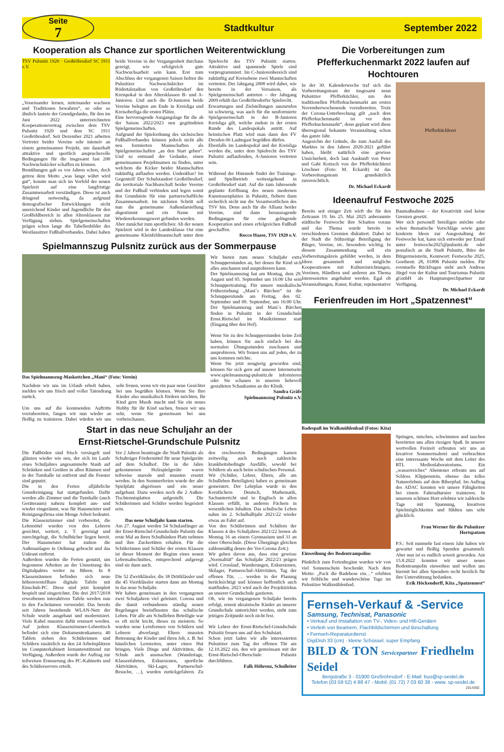Seite
7
Stadtkultur September 2022
Kooperation als Chance zur sportlichen Weiterentwicklung
TSV Pulsnitz 1920 · Großröhrsdorf SC 1911 e.V.
„Voneinander lernen, miteinander wachsen und Traditionen bewahren“, so oder so ähnlich lautete der Grundgedanke, für den im Juni 2022 unterzeichneten Kooperationsvertrag zwischen dem TSV Pulsnitz 1920 und dem SC 1911 Großröhrsdorf. Seit Dezember 2021 arbeiten Vertreter beider Vereine sehr intensiv an einem gemeinsamen Projekt, um dauerhaft attraktive und sportlich anspruchsvolle Bedingungen für die insgesamt fast 200 Nachwuchskicker schaffen zu können.
Bemühungen gab es vor Jahren schon, doch getreu dem Motto „was lange währt wird gut“, konnte man sich im Vorfeld der neuen Spielzeit auf eine langfristige Zusammenarbeit verständigen. Diese ist auch dringend notwendig, da aufgrund demografischer Entwicklungen nicht ausreichend Kinder und Jugendliche für den Großfeldbereich in allen Altersklassen zur Verfügung stehen. Spielgemeinschaften prägen schon lange die Tabellenbilder des Westlausitzer Fußballverbandes. Dabei haben beide Vereine in der Vergangenheit durchaus gezeigt, wie erfolgreich gute Nachwuchsarbeit sein kann. Erst zum Abschluss der vergangenen Saison holten die Pulsnitzer Nachwuchskicker im Rödertalstadion von Großröhrsdorf den Kreispokal in den Altersklassen B- und A-Junioren. Und auch die D-Junioren beide Vereine belegten am Ende in Kreisliga und Kreisoberliga die ersten Plätze.
Eine hervorragende Ausgangslage für die ab der Saison 2022/2023 neu gegründeten Spielgemeinschaften.
Aufgrund der Spielordnung des sächsischen Fußballverbandes können jedoch nicht alle neu formierten Mannschaften als Spielgemeinschaften „an den Start gehen“. Und so entstand der Gedanke, einen gemeinsamen Projektnamen zu finden, unter welchem die Kicker beider Mannschaften zukünftig auflaufen werden. Undenkbar? Im Gegenteil! Der Schulstandort Großröhrsdorf, die territoriale Nachbarschaft beider Vereine und der Fußball verbinden und legen somit den Grundstein für eine partnerschaftliche Zusammenarbeit. Im nächsten Schritt soll nun die gemeinsame Außendarstellung abgestimmt und ein Name mit Wiedererkennungswert gefunden werden.
Aber zunächst zum sportlichen: Ab der neuen Spielzeit wird in der Landesklasse Ost eine gemeinsame Kleinfeldmannschaft unter dem Spielrecht des TSV Pulsnitz starten. Attraktive und spannende Spiele sind vorprogrammiert. Im C-Juniorenbereich sind zukünftig auf Kreisebene zwei Mannschaften vertreten. Der Jahrgang 2008 wird dabei, wie bereits in der Vorsaison, als Spielgemeinschaft antreten – der Jahrgang 2009 erhält das Großröhrsdorfer Spielrecht.
Erwartungen und Zielstellungen auszurufen ist schwierig, was auch für die neuformierte Spielgemeinschaft in der B-Junioren Kreisliga gilt, welche zudem in der ersten Runde des Landespokals antritt. Auf heimischen Platz wird man dann den FV Dresden 06 Laubegast begrüßen dürfen.
Ebenfalls im Landespokal und der Kreisliga werden die, unter dem Spielrecht des TSV Pulsnitz auflaufenden, A-Junioren vertreten sein.
Während der Hinrunde findet der Trainings- und Spielbetrieb weitestgehend in Großröhrsdorf statt. Auf die zum Jahresende geplante Eröffnung des neuen modernen Kunstrasenplatzes in Pulsnitz, fiebern dann sicherlich nicht nur die Verantwortlichen des TSV hin. Denn auch für die Allianz beider Vereine, sind dann herausragende Bedingungen für eine gelingende Kooperation und einen erfolgreichen Fußball geschaffen.
Rocco Haase, TSV 1920 e.V.
Spielmannszug Pulsnitz zurück aus der Sommerpause
Das Spielmannszug-Maskottchen „Mani“ (Foto: Verein)
Nachdem wir uns im Urlaub erholt haben, melden wir uns frisch und voller Tatendrang zurück.
Um uns auf die kommenden Auftritte vorzubereiten, fangen wir nun wieder an fleißig zu trainieren. Dabei würden wir uns sehr freuen, wenn wir ein paar neue Gesichter bei uns begrüßen können. Wenn Sie Ihre Kinder also musikalisch fördern möchten, Ihr Kind gern Musik macht und Sie ein neues Hobby für ihr Kind suchen, freuen wir uns sehr, wenn Sie gemeinsam bei uns vorbeischauen.
Wir bieten zum neuen Schuljahr extra Schnupperstunden an, bei denen Ihr Kind sich alles anschauen und ausprobieren kann.
Der Spielmannszug hat am Montag, dem 29. August und 05. September um 16:00 Uhr sein Schnuppertraining. Für unsere musikalische Früherziehung „Mani´s Bärchen“ ist die Schnupperstunde am Freitag, den 02. September und 09. September, um 16:00 Uhr. Der Spielmannszug und Mani´s Bärchen finden in Pulsnitz in der Grundschule Ernst.Rietschel im Musikzimmer statt (Eingang über den Hof).
Wenn Sie zu den Schnupperstunden keine Zeit haben, können Sie auch einfach bei den normalen Übungsstunden zuschauen und ausprobieren. Wir freuen uns auf jeden, der zu uns kommen möchte.
Wenn Sie jetzt neugierig geworden sind, können Sie sich gern auf unserer Internetseite www.spielmannszug-pulsnitz.de informieren oder Sie schauen in unseren liebevoll gestalteten Schaukasten an der Klinik.
Sandra Gräfe
Spielmannszug Pulsnitz e.V.
Start in das neue Schuljahr an der
Ernst-Rietschel-Grundschule Pulsnitz
Die Fußböden sind frisch versiegelt und glänzen wieder wie neu, der sich im Laufe eines Schuljahres angesammelte Staub auf Schränken und Geräten in allen Räumen und in der Turnhalle ist entfernt und die Fenster sind geputzt.
Die in den Ferien alljährliche Grundreinigung hat stattgefunden. Dafür werden alle Zimmer und die Turnhalle (auch Geräteraum) nahezu komplett aus- und wieder eingeräumt, was für Hausmeister und Reinigungsfirma eine Menge Arbeit bedeutet. Die Klassenzimmer sind vorbereitet, die Lehrmittel wurden von den Lehrern gesichtet, sortiert, z. T. gereinigt und zurechtgelegt, die Schulbücher liegen bereit. Der Hausmeister hat zudem die Außenanlagen in Ordnung gebracht und das Unkraut entfernt.
Außerdem wurden die Ferien genutzt, um begonnene Arbeiten an der Umsetzung des Digitalpaktes weiter zu führen. In 8 Klassenräumen befinden sich neue höhenverstellbare digitale Tafeln mit Einschub-PC. Diese sind jetzt komplett bespielt und eingerichtet. Die drei 2017/2018 erworbenen interaktiven Tafeln werden nun in den Fachräumen verwendet. Das bereits seit Jahren bestehende WLAN-Netz der Schule wurde ausgebaut und modernisiert. Viele Kabel mussten dafür erneuert werden. Auf jedem Klassenzimmer-Lehrertisch befindet sich eine Dokumentenkamera. 40 Tablets stehen den Schülerinnen und Schülern zusätzlich zu den 24 Arbeitsplätzen im Computerkabinett lernunterstützend zur Verfügung. Außerdem wurde der Auftrag zur teilweisen Erneuerung des PC-Kabinetts und des Schülerservers erteilt.
Vor 2 Jahren beantragte die Stadt Pulsnitz als Schulträger Fördermittel für neue Spielgeräte auf dem Schulhof. Die in die Jahre gekommenen Holzspielgeräte waren teilweise marode und mussten ersetzt werden. In den Sommerferien wurde der alte Spielplatz abgerissen und ein neuer aufgebaut. Dazu werden noch die 2 Außen-Tischtennisplatten aufgestellt. Die Schülerinnen und Schüler werden begeistert sein.
Das neue Schuljahr kann starten.
Am 27. August werden 54 Schulanfänger an der Ernst-Rietschel-Grundschule Pulsnitz das erste Mal an ihren Schulbänken Platz nehmen und ihre Zuckertüten erhalten. Für die Schülerinnen und Schüler der ersten Klassen ist dieser Moment der Beginn eines neuen Lebensabschnittes, entsprechend aufgeregt sind sie dann auch.
Die 52 Zweitklässler, die 38 Drittklässler und die 45 Viertklässler starten dann am Montag in das neue Schuljahr.
Wir haben gemeinsam in den vergangenen zwei Schuljahren viel geleistet. Corona und die damit verbundenen ständig neuen Regelungen beeinflussten das schulische Leben. Für alle am Schulleben Beteiligte war es oft nicht leicht, dieses zu meistern. So wurden neue Lernformen von Schülern und Lehrern abverlangt. Eltern mussten Betreuung der Kinder und ihren Job, z. B. bei häuslichen Lernzeiten, unter einen Hut bringen. Viele Dinge und Aktivitäten, die Schule auch ausmachen (Wandertage, Klassenfahrten, Exkursionen, sportliche Aktivitäten, Ski-Lager, Partnerschul-Besuche, …), wurden zurückgefahren. Zu den erschwerten Bedingungen kamen zeitweilig auch noch zahlreiche krankheitsbedingte Ausfälle, sowohl bei Schülern als auch beim schulischen Personal.
Wir (Schüler, Lehrer, Eltern, alle am Schulleben Beteiligten) haben es gemeinsam gemeistert. Der Lehrplan wurde in den Kernfächern Deutsch, Mathematik, Sachunterricht und in Englisch in allen Klassen erfüllt, in anderen Fächern in wesentlichen Inhalten. Das schulische Leben nahm im 2. Schulhalbjahr 2021/22 wieder etwas an Fahrt auf.
Von den Schülerinnen und Schülern der Klassen 4 des Schuljahres 2021/22 lernen ab Montag 16 an einem Gymnasium und 31 an einer Oberschule. (Diese Übergänge gleichen zahlenmäßig denen der Vor-Corona Zeit.)
Wir gehen davon aus, dass eine gewisse „Normalität“ das Schuljahr 2022/23 prägen wird. Crosslauf, Wanderungen, Exkursionen, Skilager, Partnerschul-Aktivitäten, Tag der offenen Tür, … werden in der Planung berücksichtigt und können hoffentlich auch stattfinden. 2023 wird auch der Projektzirkus an unserer Grundschule gastieren.
Ob, wie im vergangenen Schuljahr bereits erfolgt, erneut ukrainische Kinder an unserer Grundschule unterrichtet werden, steht zum jetzigen Zeitpunkt noch nicht fest.
Wir Lehrer der Ernst-Rietschel-Grundschule Pulsnitz freuen uns auf den Schulstart.
Schon jetzt laden wir alle interessierten Pulsnitzer zum Tag der offenen Tür am 12.10.2022 ein, den wir gemeinsam mit der Ernst-Rietschel-Oberschule Pulsnitz durchführen.
Falk Höhrenz, Schulleiter
Die Vorbereitungen zum Pfefferkuchenmarkt 2022 laufen auf Hochtouren
In der 30. Kalenderwoche traf sich das Vorbereitungsteam der insgesamt neun Pulsnitzer Pfefferküchler, um den traditionellen Pfefferkuchenmarkt am ersten Novemberwochenende vorzubereiten. Trotz der Corona-Unterbrechung gilt „nach dem Pfefferkuchenmarkt ist vor dem Pfefferkuchenmarkt“, denn geplant wird diese überregional bekannte Veranstaltung schon das ganze Jahr.
Angesichts der Gründe, die zum Ausfall des Marktes in den Jahren 2020-2021 geführt haben, bleibt natürlich eine gewisse Unsicherheit, doch laut Auskunft von Peter und Gabi Kotzsch von der Pfefferküchlerei Löschner (Foto: M. Eckardt) ist das Vorbereitungsteam grundsätzlich zuversichtlich.
Dr. Michael Eckardt
Pfefferküchlerei
Ideenaufruf Festwoche 2025
Bereits seit einiger Zeit wirft die für den Zeitraum 19. bis 25. Mai 2025 anberaumte städtische Festwoche ihre Schatten voraus und das Thema wurde bereits in verschiedenen Gremien diskutiert. Dabei ist der Stadt die frühzeitige Beteiligung der Bürger, Vereine, etc. besonders wichtig. In diesem Zusammenhang soll ein Vorbereitungskreis gebildet werden, in dem Ideen gesammelt und mögliche Kooperationen mit Kultureinrichtungen, Vereinen, Händlern und anderen am Thema Interessierten angebahnt werden. Egal ob Veranstaltungen, Kunst, Kultur, repräsentative Baumaßnahme – der Kreativität sind keine Grenzen gesetzt.
Wer sich personell beteiligen möchte oder schon thematische Vorschläge sowie ganz konkrete Ideen zur Ausgestaltung der Festwoche hat, kann sich entweder per Email unter festwoche2025@pulsnitz.de oder postalisch an die Stadt Pulsnitz, Büro der Bürgermeisterin, Kennwort: Festwoche 2025, Goethestr. 28, 01896 Pulsnitz melden. Für eventuelle Rückfragen steht auch Andreas Jürgel von der Kultur und Tourismus Pulsnitz gGmbH als Hauptansprechpartner zur Verfügung.
Dr. Michael Eckardt
Ferienfreuden im Hort „Spatzennest“
Badespaß im Walkmühlenbad (Fotos: Kita)
Einweihung des Bodentrampolins
Pünktlich zum Ferienbeginn wurden wir von viel Sonnenschein beschenkt. Nach dem Motto: „Pack die Badehose ein…“ erlebten wir fröhliche und wunderschöne Tage im Pulsnitzer Walkmühlenbad.
Springen, rutschen, schwimmen und tauchen bereiteten uns allen riesigen Spaß. In unserer wertvollen Freizeit erfreuten wir uns an kreativer Sommermalerei und verbrachten eine interessante Woche mit dem Leiter des RTL Medienlaboratoriums. Ein „wasserreiches“ Abenteuer erfreute uns auf Schloss Klippenstein, ebenso das tolles Naturerlebnis auf dem Biberpfad. Im Auftrag des ADAC konnten wir unsere Fähigkeiten bei einem Fahrradturnier trainieren. In unserem schönen Hort erlebten wir zahlreiche Tage mit Spannung, kreativen Spielmöglichkeiten und fühlten uns sehr glücklich.
Frau Werner für die Pulsnitzer Hortspatzen
P.S.: Seit nunmehr fast einem Jahr haben wir gewartet und fleißig Spenden gesammelt. Aber nun ist es endlich soweit geworden. Am 15.8.2022 konnten wir unser neues Bodentrampolin einweihen und wollen uns hiermit bei allen Spendern recht herzlich für ihre Unterstützung bedanken.
Erik Höckendorff, Kita „Spatzennest“
Fernseh-Verkauf & -Service
Samsung, Technisat, Panasonic
• Verkauf und Installation von TV-, Video- und Hifi-Geräten
• Verleih von Beamern, Flachbildschirmen und Beschallung
• Fernseh-Reparaturdienst
DigiDish 33 (cm) · kleine Schüssel, super Empfang
BILD & TON Servicepartner Friedhelm Seidel
Bergstraße 3 - 01900 Großröhrsdorf - E-Mail: buo@sp-seidel.de
Telefon (03 59 52) 4 88 47 - Mobil: (01 72) 7 03 60 38 - www. sp-seidel.de
2014392